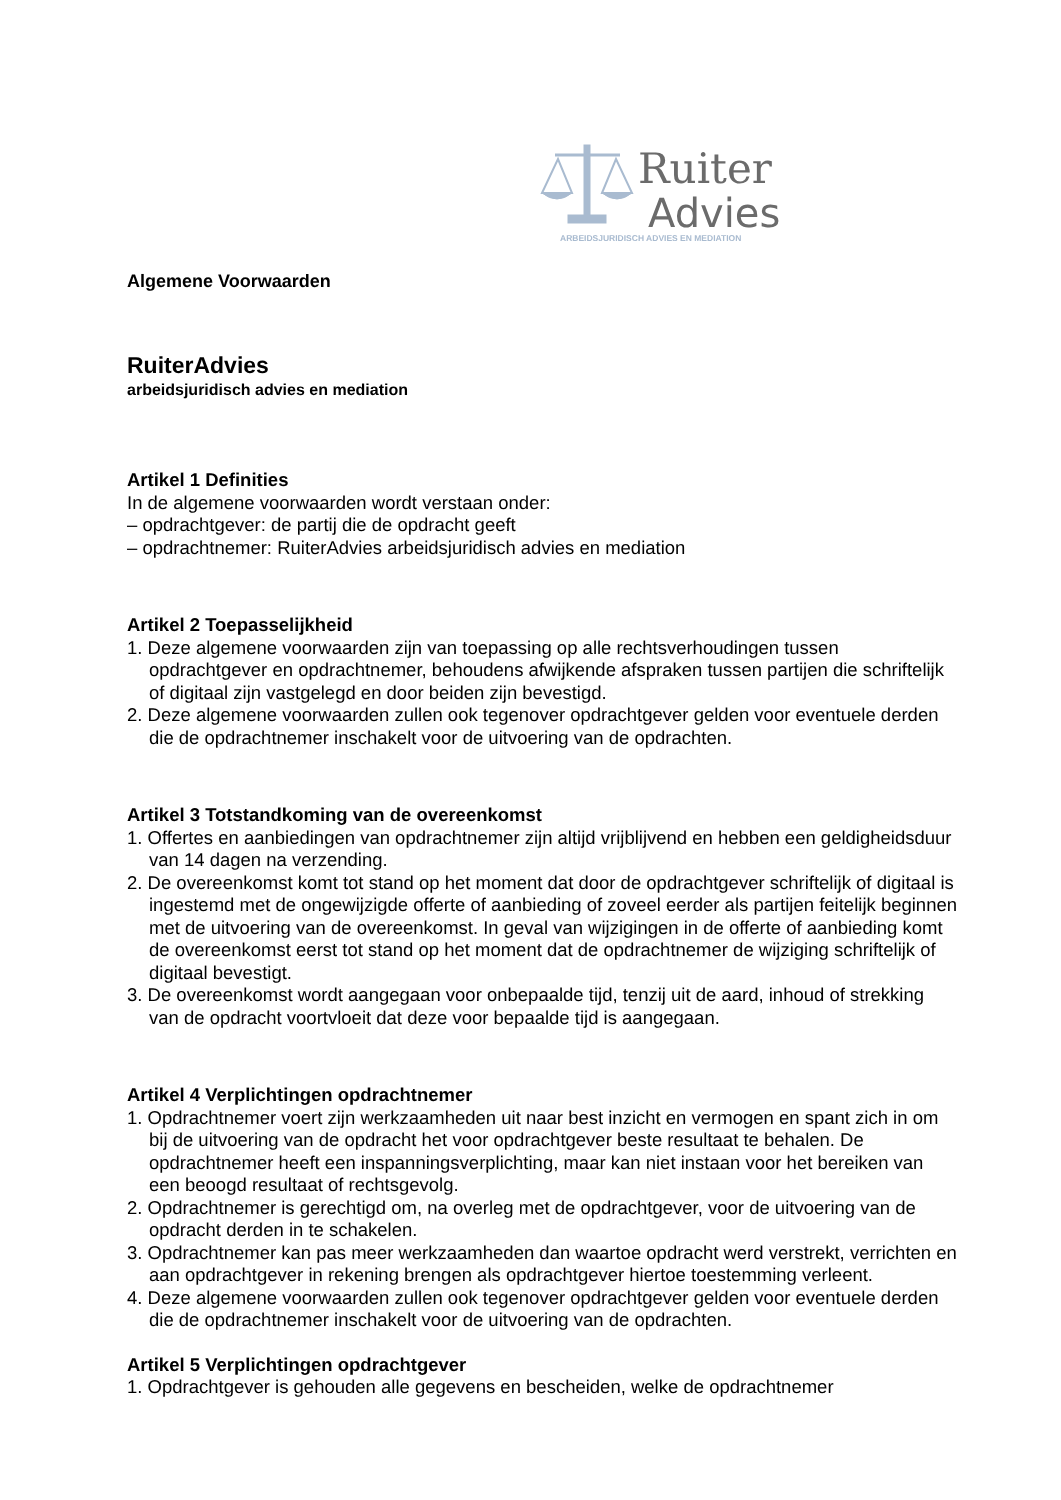Ruiter
Advies
ARBEIDSJURIDISCH ADVIES EN MEDIATION
Algemene Voorwaarden
RuiterAdvies
arbeidsjuridisch advies en mediation
Artikel 1 Definities
In de algemene voorwaarden wordt verstaan onder:
– opdrachtgever: de partij die de opdracht geeft
– opdrachtnemer: RuiterAdvies arbeidsjuridisch advies en mediation
Artikel 2 Toepasselijkheid
1. Deze algemene voorwaarden zijn van toepassing op alle rechtsverhoudingen tussen opdrachtgever en opdrachtnemer, behoudens afwijkende afspraken tussen partijen die schriftelijk of digitaal zijn vastgelegd en door beiden zijn bevestigd.
2. Deze algemene voorwaarden zullen ook tegenover opdrachtgever gelden voor eventuele derden die de opdrachtnemer inschakelt voor de uitvoering van de opdrachten.
Artikel 3 Totstandkoming van de overeenkomst
1. Offertes en aanbiedingen van opdrachtnemer zijn altijd vrijblijvend en hebben een geldigheidsduur van 14 dagen na verzending.
2. De overeenkomst komt tot stand op het moment dat door de opdrachtgever schriftelijk of digitaal is ingestemd met de ongewijzigde offerte of aanbieding of zoveel eerder als partijen feitelijk beginnen met de uitvoering van de overeenkomst. In geval van wijzigingen in de offerte of aanbieding komt de overeenkomst eerst tot stand op het moment dat de opdrachtnemer de wijziging schriftelijk of digitaal bevestigt.
3. De overeenkomst wordt aangegaan voor onbepaalde tijd, tenzij uit de aard, inhoud of strekking van de opdracht voortvloeit dat deze voor bepaalde tijd is aangegaan.
Artikel 4 Verplichtingen opdrachtnemer
1. Opdrachtnemer voert zijn werkzaamheden uit naar best inzicht en vermogen en spant zich in om bij de uitvoering van de opdracht het voor opdrachtgever beste resultaat te behalen. De opdrachtnemer heeft een inspanningsverplichting, maar kan niet instaan voor het bereiken van een beoogd resultaat of rechtsgevolg.
2. Opdrachtnemer is gerechtigd om, na overleg met de opdrachtgever, voor de uitvoering van de opdracht derden in te schakelen.
3. Opdrachtnemer kan pas meer werkzaamheden dan waartoe opdracht werd verstrekt, verrichten en aan opdrachtgever in rekening brengen als opdrachtgever hiertoe toestemming verleent.
4. Deze algemene voorwaarden zullen ook tegenover opdrachtgever gelden voor eventuele derden die de opdrachtnemer inschakelt voor de uitvoering van de opdrachten.
Artikel 5 Verplichtingen opdrachtgever
1. Opdrachtgever is gehouden alle gegevens en bescheiden, welke de opdrachtnemer